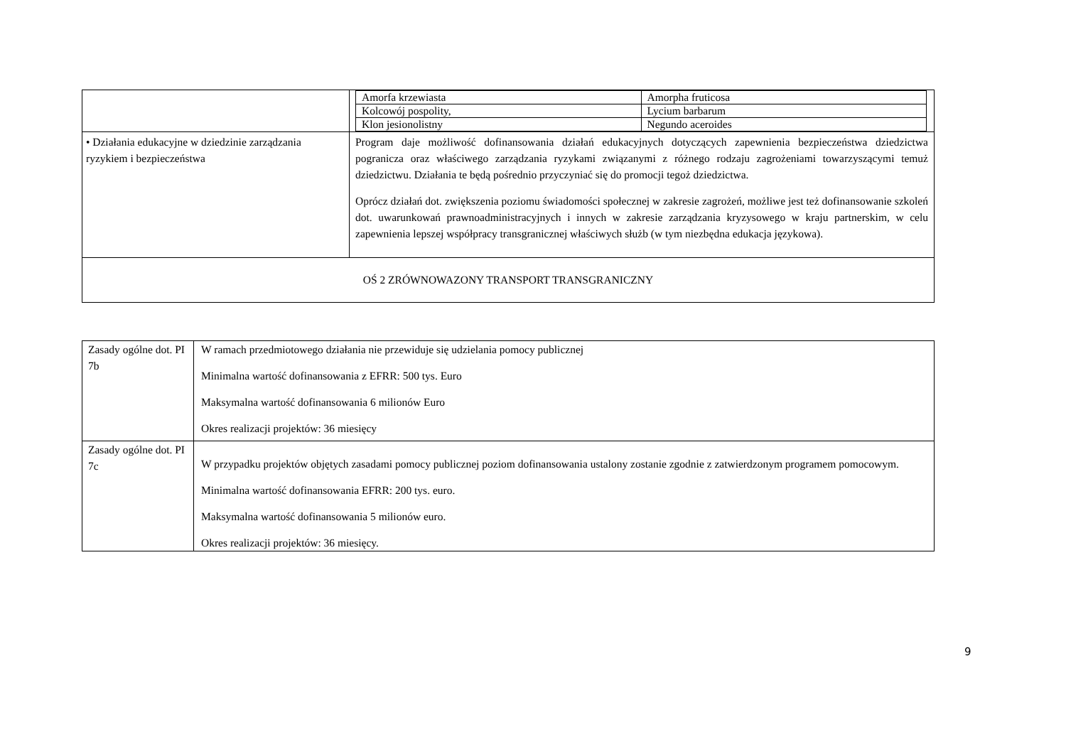| | / Amorfa krzewiasta / Amorpha fruticosa / / Kolcowój pospolity, / Lycium barbarum / / Klon jesionolistny / Negundo aceroides / |
| • Działania edukacyjne w dziedzinie zarządzania ryzykiem i bezpieczeństwa | Program daje możliwość dofinansowania działań edukacyjnych dotyczących zapewnienia bezpieczeństwa dziedzictwa pogranicza oraz właściwego zarządzania ryzykami związanymi z różnego rodzaju zagrożeniami towarzyszącymi temuż dziedzictwu. Działania te będą pośrednio przyczyniać się do promocji tegoż dziedzictwa. Oprócz działań dot. zwiększenia poziomu świadomości społecznej w zakresie zagrożeń, możliwe jest też dofinansowanie szkoleń dot. uwarunkowań prawnoadministracyjnych i innych w zakresie zarządzania kryzysowego w kraju partnerskim, w celu zapewnienia lepszej współpracy transgranicznej właściwych służb (w tym niezbędna edukacja językowa). |
| OŚ 2 ZRÓWNOWAZONY TRANSPORT TRANSGRANICZNY | |
| Zasady ogólne dot. PI 7b | W ramach przedmiotowego działania nie przewiduje się udzielania pomocy publicznej Minimalna wartość dofinansowania z EFRR: 500 tys. Euro Maksymalna wartość dofinansowania 6 milionów Euro Okres realizacji projektów: 36 miesięcy |
| Zasady ogólne dot. PI 7c | W przypadku projektów objętych zasadami pomocy publicznej poziom dofinansowania ustalony zostanie zgodnie z zatwierdzonym programem pomocowym. Minimalna wartość dofinansowania EFRR: 200 tys. euro. Maksymalna wartość dofinansowania 5 milionów euro. Okres realizacji projektów: 36 miesięcy. |
9